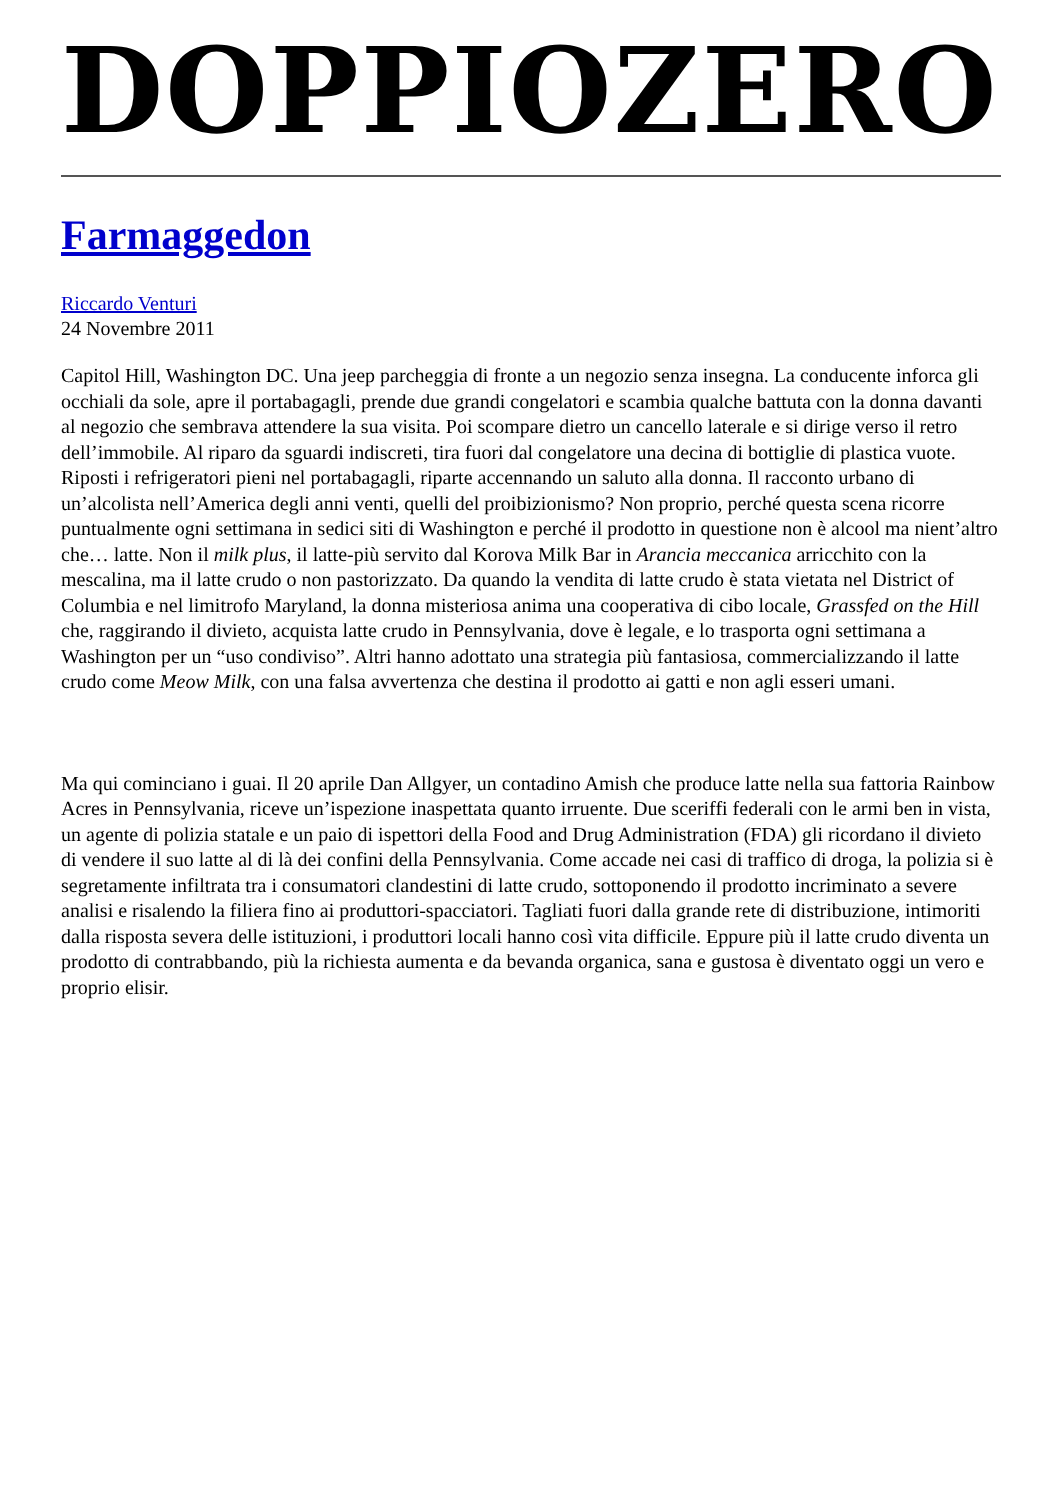DOPPIOZERO
Farmaggedon
Riccardo Venturi
24 Novembre 2011
Capitol Hill, Washington DC. Una jeep parcheggia di fronte a un negozio senza insegna. La conducente inforca gli occhiali da sole, apre il portabagagli, prende due grandi congelatori e scambia qualche battuta con la donna davanti al negozio che sembrava attendere la sua visita. Poi scompare dietro un cancello laterale e si dirige verso il retro dell’immobile. Al riparo da sguardi indiscreti, tira fuori dal congelatore una decina di bottiglie di plastica vuote. Riposti i refrigeratori pieni nel portabagagli, riparte accennando un saluto alla donna. Il racconto urbano di un’alcolista nell’America degli anni venti, quelli del proibizionismo? Non proprio, perché questa scena ricorre puntualmente ogni settimana in sedici siti di Washington e perché il prodotto in questione non è alcool ma nient’altro che… latte. Non il milk plus, il latte-più servito dal Korova Milk Bar in Arancia meccanica arricchito con la mescalina, ma il latte crudo o non pastorizzato. Da quando la vendita di latte crudo è stata vietata nel District of Columbia e nel limitrofo Maryland, la donna misteriosa anima una cooperativa di cibo locale, Grassfed on the Hill che, raggirando il divieto, acquista latte crudo in Pennsylvania, dove è legale, e lo trasporta ogni settimana a Washington per un “uso condiviso”. Altri hanno adottato una strategia più fantasiosa, commercializzando il latte crudo come Meow Milk, con una falsa avvertenza che destina il prodotto ai gatti e non agli esseri umani.
Ma qui cominciano i guai. Il 20 aprile Dan Allgyer, un contadino Amish che produce latte nella sua fattoria Rainbow Acres in Pennsylvania, riceve un’ispezione inaspettata quanto irruente. Due sceriffi federali con le armi ben in vista, un agente di polizia statale e un paio di ispettori della Food and Drug Administration (FDA) gli ricordano il divieto di vendere il suo latte al di là dei confini della Pennsylvania. Come accade nei casi di traffico di droga, la polizia si è segretamente infiltrata tra i consumatori clandestini di latte crudo, sottoponendo il prodotto incriminato a severe analisi e risalendo la filiera fino ai produttori-spacciatori. Tagliati fuori dalla grande rete di distribuzione, intimoriti dalla risposta severa delle istituzioni, i produttori locali hanno così vita difficile. Eppure più il latte crudo diventa un prodotto di contrabbando, più la richiesta aumenta e da bevanda organica, sana e gustosa è diventato oggi un vero e proprio elisir.